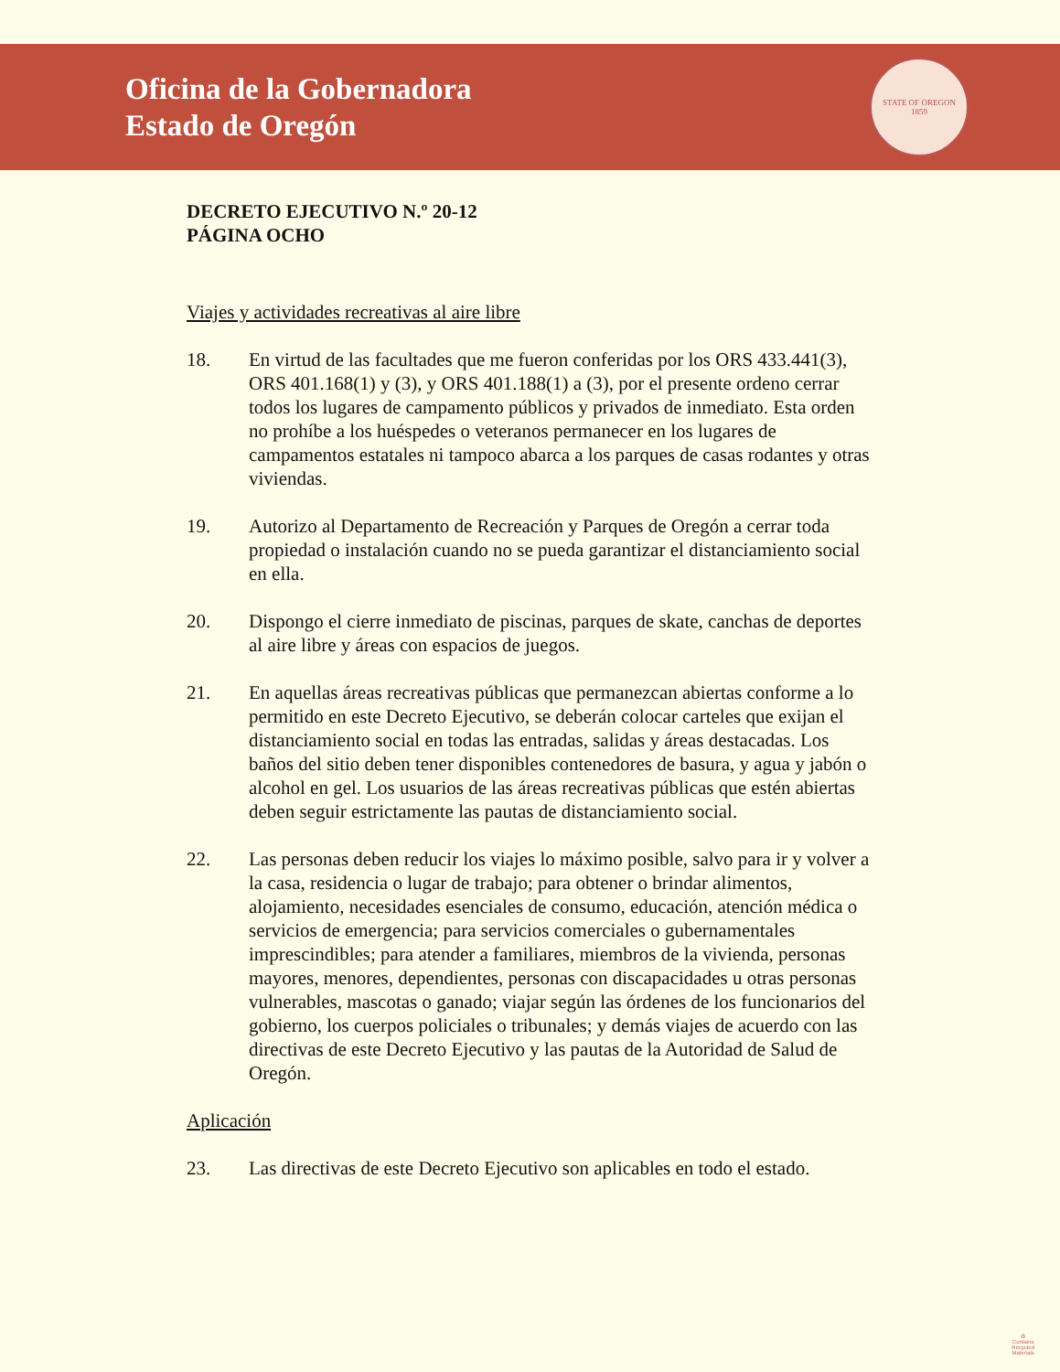Oficina de la Gobernadora
Estado de Oregón
STATE OF OREGON
1859
DECRETO EJECUTIVO N.º 20-12
PÁGINA OCHO
Viajes y actividades recreativas al aire libre
18. En virtud de las facultades que me fueron conferidas por los ORS 433.441(3), ORS 401.168(1) y (3), y ORS 401.188(1) a (3), por el presente ordeno cerrar todos los lugares de campamento públicos y privados de inmediato. Esta orden no prohíbe a los huéspedes o veteranos permanecer en los lugares de campamentos estatales ni tampoco abarca a los parques de casas rodantes y otras viviendas.
19. Autorizo al Departamento de Recreación y Parques de Oregón a cerrar toda propiedad o instalación cuando no se pueda garantizar el distanciamiento social en ella.
20. Dispongo el cierre inmediato de piscinas, parques de skate, canchas de deportes al aire libre y áreas con espacios de juegos.
21. En aquellas áreas recreativas públicas que permanezcan abiertas conforme a lo permitido en este Decreto Ejecutivo, se deberán colocar carteles que exijan el distanciamiento social en todas las entradas, salidas y áreas destacadas. Los baños del sitio deben tener disponibles contenedores de basura, y agua y jabón o alcohol en gel. Los usuarios de las áreas recreativas públicas que estén abiertas deben seguir estrictamente las pautas de distanciamiento social.
22. Las personas deben reducir los viajes lo máximo posible, salvo para ir y volver a la casa, residencia o lugar de trabajo; para obtener o brindar alimentos, alojamiento, necesidades esenciales de consumo, educación, atención médica o servicios de emergencia; para servicios comerciales o gubernamentales imprescindibles; para atender a familiares, miembros de la vivienda, personas mayores, menores, dependientes, personas con discapacidades u otras personas vulnerables, mascotas o ganado; viajar según las órdenes de los funcionarios del gobierno, los cuerpos policiales o tribunales; y demás viajes de acuerdo con las directivas de este Decreto Ejecutivo y las pautas de la Autoridad de Salud de Oregón.
Aplicación
23. Las directivas de este Decreto Ejecutivo son aplicables en todo el estado.
♻
Contains
Recycled
Materials